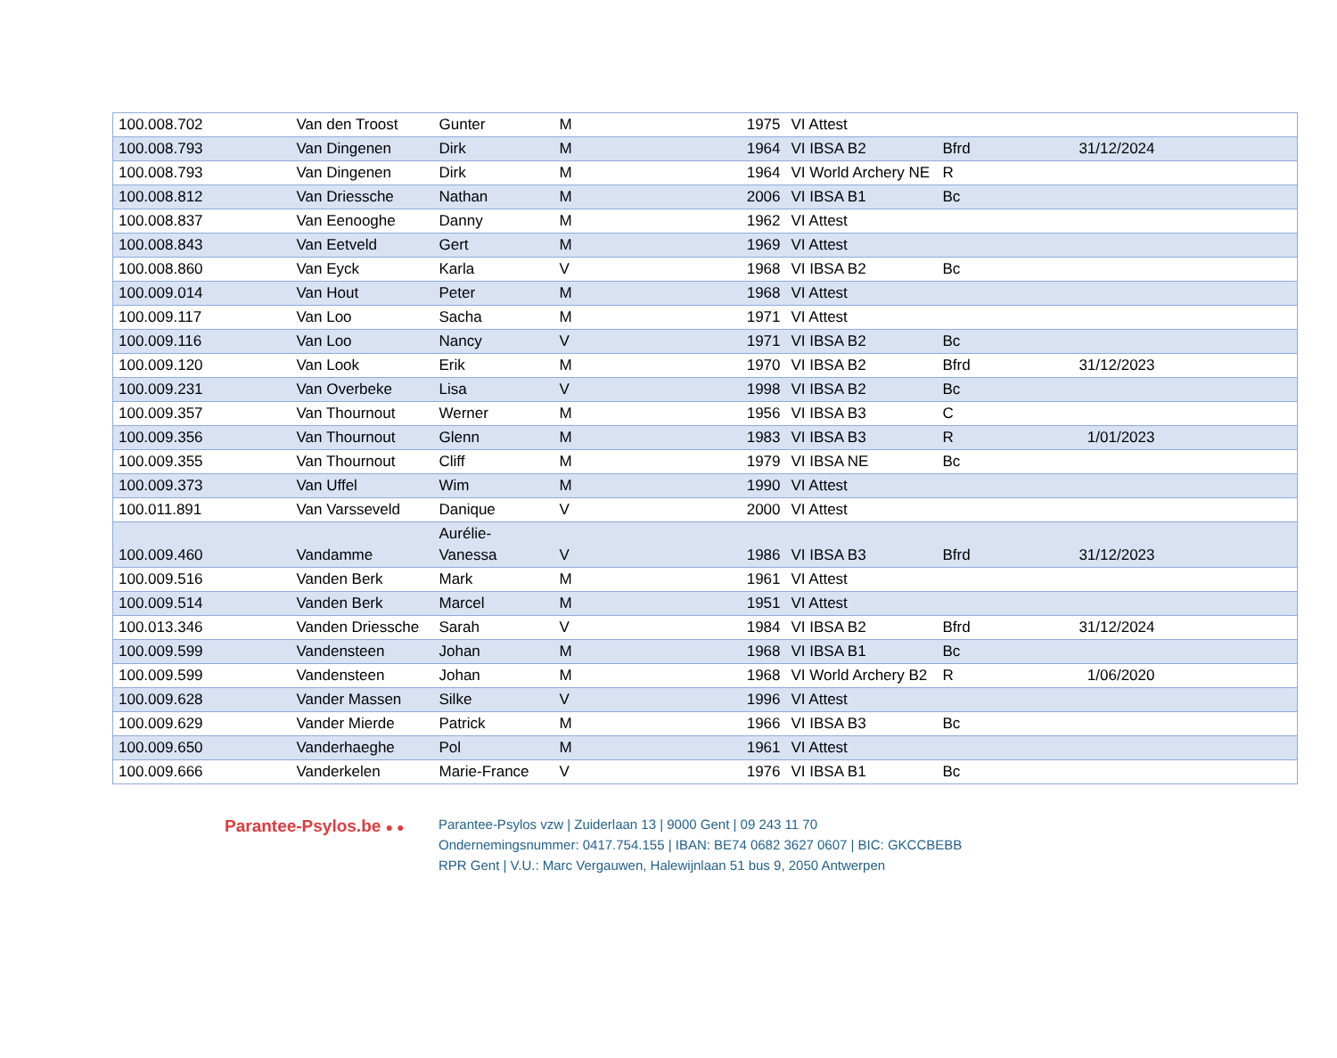| 100.008.702 | Van den Troost | Gunter | M | 1975 | VI Attest | | | |
| 100.008.793 | Van Dingenen | Dirk | M | 1964 | VI IBSA B2 | Bfrd | 31/12/2024 | |
| 100.008.793 | Van Dingenen | Dirk | M | 1964 | VI World Archery NE | R | | |
| 100.008.812 | Van Driessche | Nathan | M | 2006 | VI IBSA B1 | Bc | | |
| 100.008.837 | Van Eenooghe | Danny | M | 1962 | VI Attest | | | |
| 100.008.843 | Van Eetveld | Gert | M | 1969 | VI Attest | | | |
| 100.008.860 | Van Eyck | Karla | V | 1968 | VI IBSA B2 | Bc | | |
| 100.009.014 | Van Hout | Peter | M | 1968 | VI Attest | | | |
| 100.009.117 | Van Loo | Sacha | M | 1971 | VI Attest | | | |
| 100.009.116 | Van Loo | Nancy | V | 1971 | VI IBSA B2 | Bc | | |
| 100.009.120 | Van Look | Erik | M | 1970 | VI IBSA B2 | Bfrd | 31/12/2023 | |
| 100.009.231 | Van Overbeke | Lisa | V | 1998 | VI IBSA B2 | Bc | | |
| 100.009.357 | Van Thournout | Werner | M | 1956 | VI IBSA B3 | C | | |
| 100.009.356 | Van Thournout | Glenn | M | 1983 | VI IBSA B3 | R | 1/01/2023 | |
| 100.009.355 | Van Thournout | Cliff | M | 1979 | VI IBSA NE | Bc | | |
| 100.009.373 | Van Uffel | Wim | M | 1990 | VI Attest | | | |
| 100.011.891 | Van Varsseveld | Danique | V | 2000 | VI Attest | | | |
| 100.009.460 | Vandamme | Aurélie-Vanessa | V | 1986 | VI IBSA B3 | Bfrd | 31/12/2023 | |
| 100.009.516 | Vanden Berk | Mark | M | 1961 | VI Attest | | | |
| 100.009.514 | Vanden Berk | Marcel | M | 1951 | VI Attest | | | |
| 100.013.346 | Vanden Driessche | Sarah | V | 1984 | VI IBSA B2 | Bfrd | 31/12/2024 | |
| 100.009.599 | Vandensteen | Johan | M | 1968 | VI IBSA B1 | Bc | | |
| 100.009.599 | Vandensteen | Johan | M | 1968 | VI World Archery B2 | R | 1/06/2020 | |
| 100.009.628 | Vander Massen | Silke | V | 1996 | VI Attest | | | |
| 100.009.629 | Vander Mierde | Patrick | M | 1966 | VI IBSA B3 | Bc | | |
| 100.009.650 | Vanderhaeghe | Pol | M | 1961 | VI Attest | | | |
| 100.009.666 | Vanderkelen | Marie-France | V | 1976 | VI IBSA B1 | Bc | | |
Parantee-Psylos.be ● ●
Parantee-Psylos vzw | Zuiderlaan 13 | 9000 Gent | 09 243 11 70
Ondernemingsnummer: 0417.754.155 | IBAN: BE74 0682 3627 0607 | BIC: GKCCBEBB
RPR Gent | V.U.: Marc Vergauwen, Halewijnlaan 51 bus 9, 2050 Antwerpen